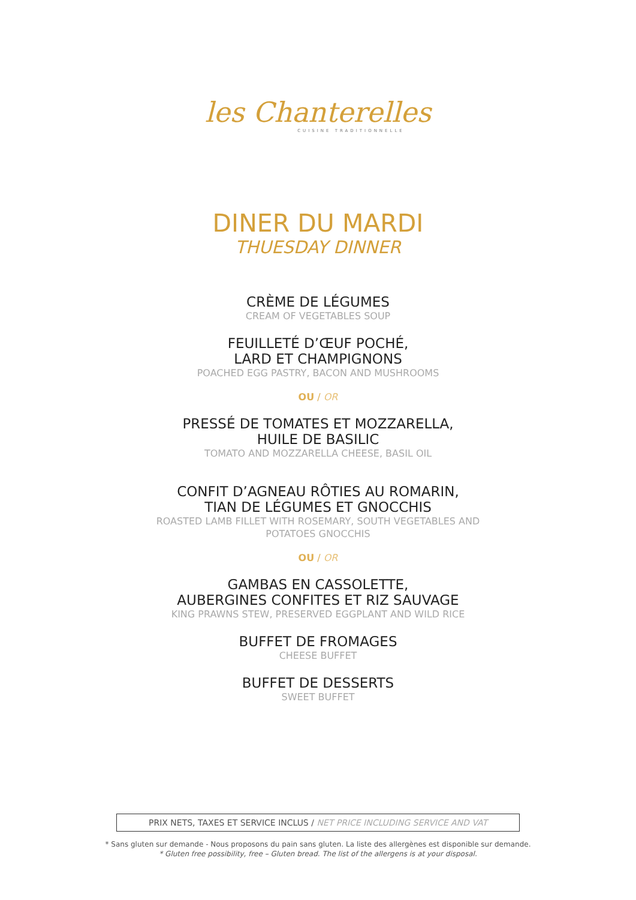les Chanterelles
CUISINE TRADITIONNELLE
DINER DU MARDI
THUESDAY DINNER
CRÈME DE LÉGUMES
CREAM OF VEGETABLES SOUP
FEUILLETÉ D’ŒUF POCHÉ,
LARD ET CHAMPIGNONS
POACHED EGG PASTRY, BACON AND MUSHROOMS
OU / OR
PRESSÉ DE TOMATES ET MOZZARELLA,
HUILE DE BASILIC
TOMATO AND MOZZARELLA CHEESE, BASIL OIL
CONFIT D’AGNEAU RÔTIES AU ROMARIN,
TIAN DE LÉGUMES ET GNOCCHIS
ROASTED LAMB FILLET WITH ROSEMARY, SOUTH VEGETABLES AND
POTATOES GNOCCHIS
OU / OR
GAMBAS EN CASSOLETTE,
AUBERGINES CONFITES ET RIZ SAUVAGE
KING PRAWNS STEW, PRESERVED EGGPLANT AND WILD RICE
BUFFET DE FROMAGES
CHEESE BUFFET
BUFFET DE DESSERTS
SWEET BUFFET
PRIX NETS, TAXES ET SERVICE INCLUS / NET PRICE INCLUDING SERVICE AND VAT
* Sans gluten sur demande - Nous proposons du pain sans gluten. La liste des allergènes est disponible sur demande.
* Gluten free possibility, free – Gluten bread. The list of the allergens is at your disposal.